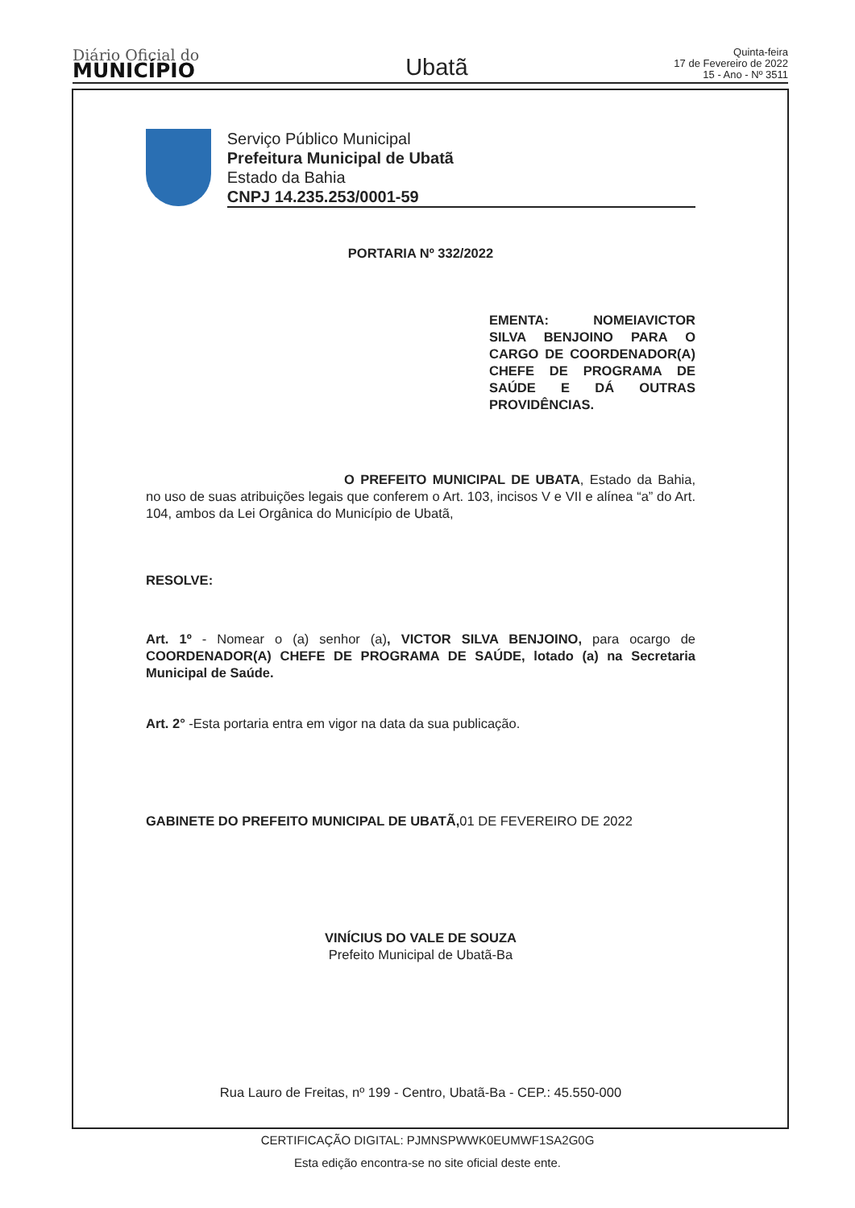Diário Oficial do
MUNICÍPIO
Ubatã
Quinta-feira
17 de Fevereiro de 2022
15 - Ano - Nº 3511
Serviço Público Municipal
Prefeitura Municipal de Ubatã
Estado da Bahia
CNPJ 14.235.253/0001-59
PORTARIA Nº 332/2022
EMENTA: NOMEIAVICTOR SILVA BENJOINO PARA O CARGO DE COORDENADOR(A) CHEFE DE PROGRAMA DE SAÚDE E DÁ OUTRAS PROVIDÊNCIAS.
O PREFEITO MUNICIPAL DE UBATA, Estado da Bahia, no uso de suas atribuições legais que conferem o Art. 103, incisos V e VII e alínea “a” do Art. 104, ambos da Lei Orgânica do Município de Ubatã,
RESOLVE:
Art. 1º - Nomear o (a) senhor (a), VICTOR SILVA BENJOINO, para ocargo de COORDENADOR(A) CHEFE DE PROGRAMA DE SAÚDE, lotado (a) na Secretaria Municipal de Saúde.
Art. 2° -Esta portaria entra em vigor na data da sua publicação.
GABINETE DO PREFEITO MUNICIPAL DE UBATÃ, 01 DE FEVEREIRO DE 2022
VINÍCIUS DO VALE DE SOUZA
Prefeito Municipal de Ubatã-Ba
Rua Lauro de Freitas, nº 199 - Centro, Ubatã-Ba - CEP.: 45.550-000
CERTIFICAÇÃO DIGITAL: PJMNSPWWK0EUMWF1SA2G0G
Esta edição encontra-se no site oficial deste ente.